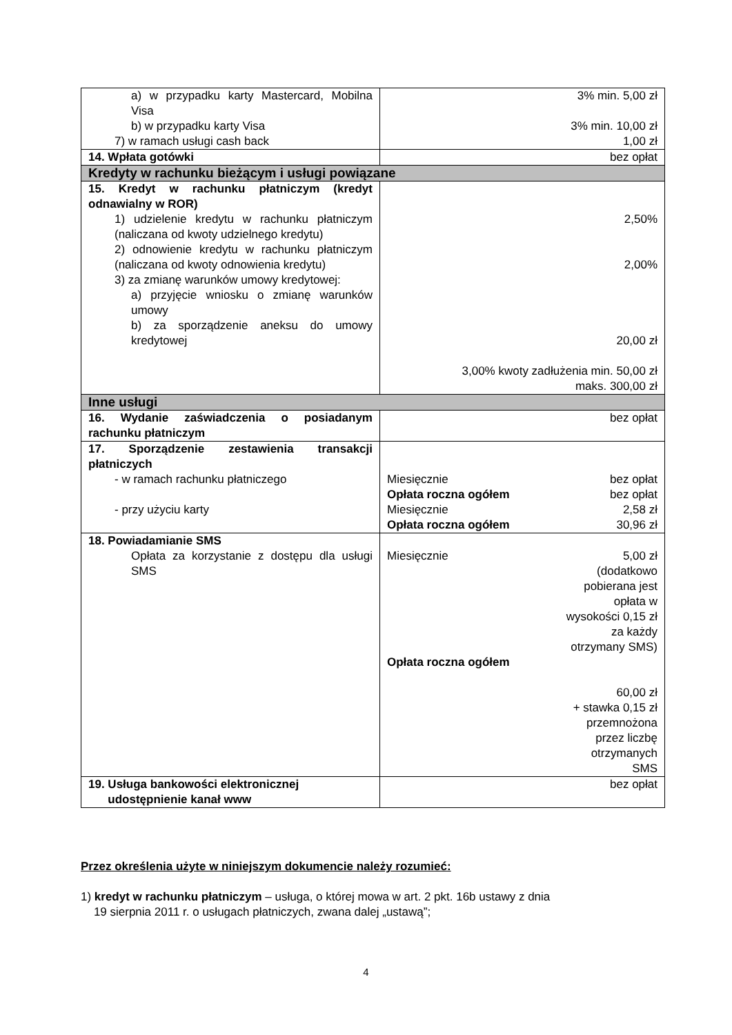| a) w przypadku karty Mastercard, Mobilna Visa b) w przypadku karty Visa 7) w ramach usługi cash back | 3% min. 5,00 zł 3% min. 10,00 zł 1,00 zł |
| 14. Wpłata gotówki | bez opłat |
| Kredyty w rachunku bieżącym i usługi powiązane | |
| 15. Kredyt w rachunku płatniczym (kredyt odnawialny w ROR) 1) udzielenie kredytu w rachunku płatniczym (naliczana od kwoty udzielnego kredytu) 2) odnowienie kredytu w rachunku płatniczym (naliczana od kwoty odnowienia kredytu) 3) za zmianę warunków umowy kredytowej: a) przyjęcie wniosku o zmianę warunków umowy b) za sporządzenie aneksu do umowy kredytowej | 2,50% 2,00% 20,00 zł 3,00% kwoty zadłużenia min. 50,00 zł maks. 300,00 zł |
| Inne usługi | |
| 16. Wydanie zaświadczenia o posiadanym rachunku płatniczym | bez opłat |
| 17. Sporządzenie zestawienia transakcji płatniczych - w ramach rachunku płatniczego - przy użyciu karty | Miesięcznie bez opłat Opłata roczna ogółem bez opłat Miesięcznie 2,58 zł Opłata roczna ogółem 30,96 zł |
| 18. Powiadamianie SMS Opłata za korzystanie z dostępu dla usługi SMS | Miesięcznie 5,00 zł (dodatkowo pobierana jest opłata w wysokości 0,15 zł za każdy otrzymany SMS) Opłata roczna ogółem 60,00 zł + stawka 0,15 zł przemnożona przez liczbę otrzymanych SMS |
| 19. Usługa bankowości elektronicznej udostępnienie kanał www | bez opłat |
Przez określenia użyte w niniejszym dokumencie należy rozumieć:
1) kredyt w rachunku płatniczym – usługa, o której mowa w art. 2 pkt. 16b ustawy z dnia
19 sierpnia 2011 r. o usługach płatniczych, zwana dalej „ustawą”;
4